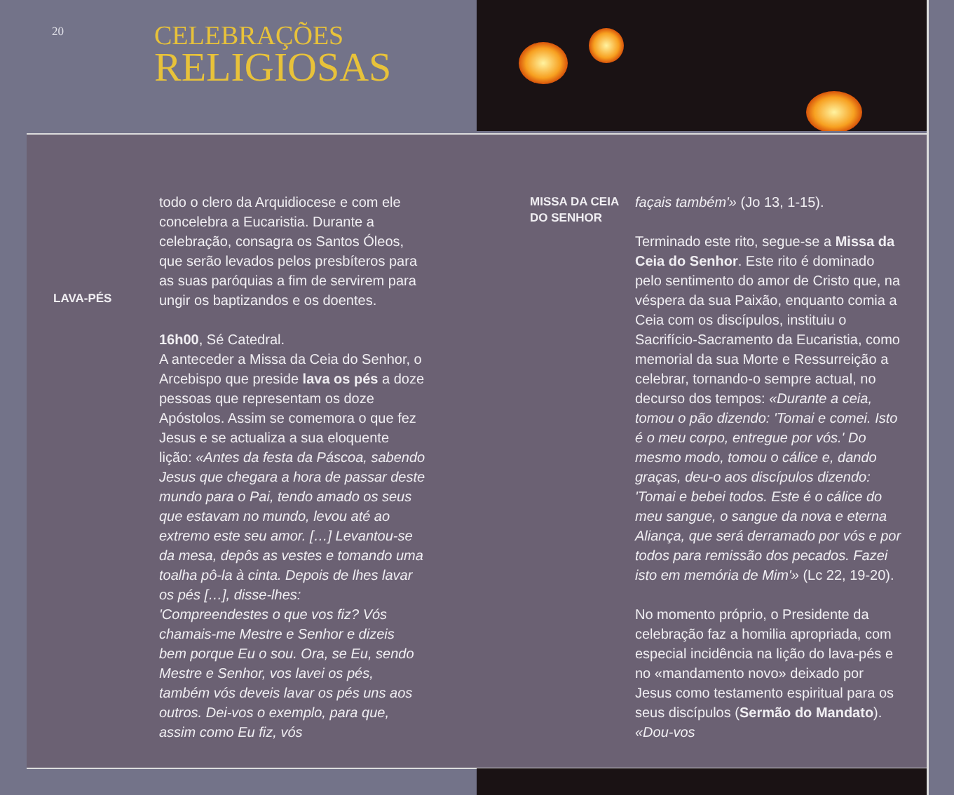20
CELEBRAÇÕES
RELIGIOSAS
LAVA-PÉS
todo o clero da Arquidiocese e com ele concelebra a Eucaristia. Durante a celebração, consagra os Santos Óleos, que serão levados pelos presbíteros para as suas paróquias a fim de servirem para ungir os baptizandos e os doentes.
16h00, Sé Catedral.
A anteceder a Missa da Ceia do Senhor, o Arcebispo que preside lava os pés a doze pessoas que representam os doze Apóstolos. Assim se comemora o que fez Jesus e se actualiza a sua eloquente lição: «Antes da festa da Páscoa, sabendo Jesus que chegara a hora de passar deste mundo para o Pai, tendo amado os seus que estavam no mundo, levou até ao extremo este seu amor. […] Levantou-se da mesa, depôs as vestes e tomando uma toalha pô-la à cinta. Depois de lhes lavar os pés […], disse-lhes:
'Compreendestes o que vos fiz? Vós chamais-me Mestre e Senhor e dizeis bem porque Eu o sou. Ora, se Eu, sendo Mestre e Senhor, vos lavei os pés, também vós deveis lavar os pés uns aos outros. Dei-vos o exemplo, para que, assim como Eu fiz, vós
MISSA DA CEIA
DO SENHOR
façais também'» (Jo 13, 1-15).
Terminado este rito, segue-se a Missa da Ceia do Senhor. Este rito é dominado pelo sentimento do amor de Cristo que, na véspera da sua Paixão, enquanto comia a Ceia com os discípulos, instituiu o Sacrifício-Sacramento da Eucaristia, como memorial da sua Morte e Ressurreição a celebrar, tornando-o sempre actual, no decurso dos tempos: «Durante a ceia, tomou o pão dizendo: 'Tomai e comei. Isto é o meu corpo, entregue por vós.' Do mesmo modo, tomou o cálice e, dando graças, deu-o aos discípulos dizendo: 'Tomai e bebei todos. Este é o cálice do meu sangue, o sangue da nova e eterna Aliança, que será derramado por vós e por todos para remissão dos pecados. Fazei isto em memória de Mim'» (Lc 22, 19-20).
No momento próprio, o Presidente da celebração faz a homilia apropriada, com especial incidência na lição do lava-pés e no «mandamento novo» deixado por Jesus como testamento espiritual para os seus discípulos (Sermão do Mandato). «Dou-vos